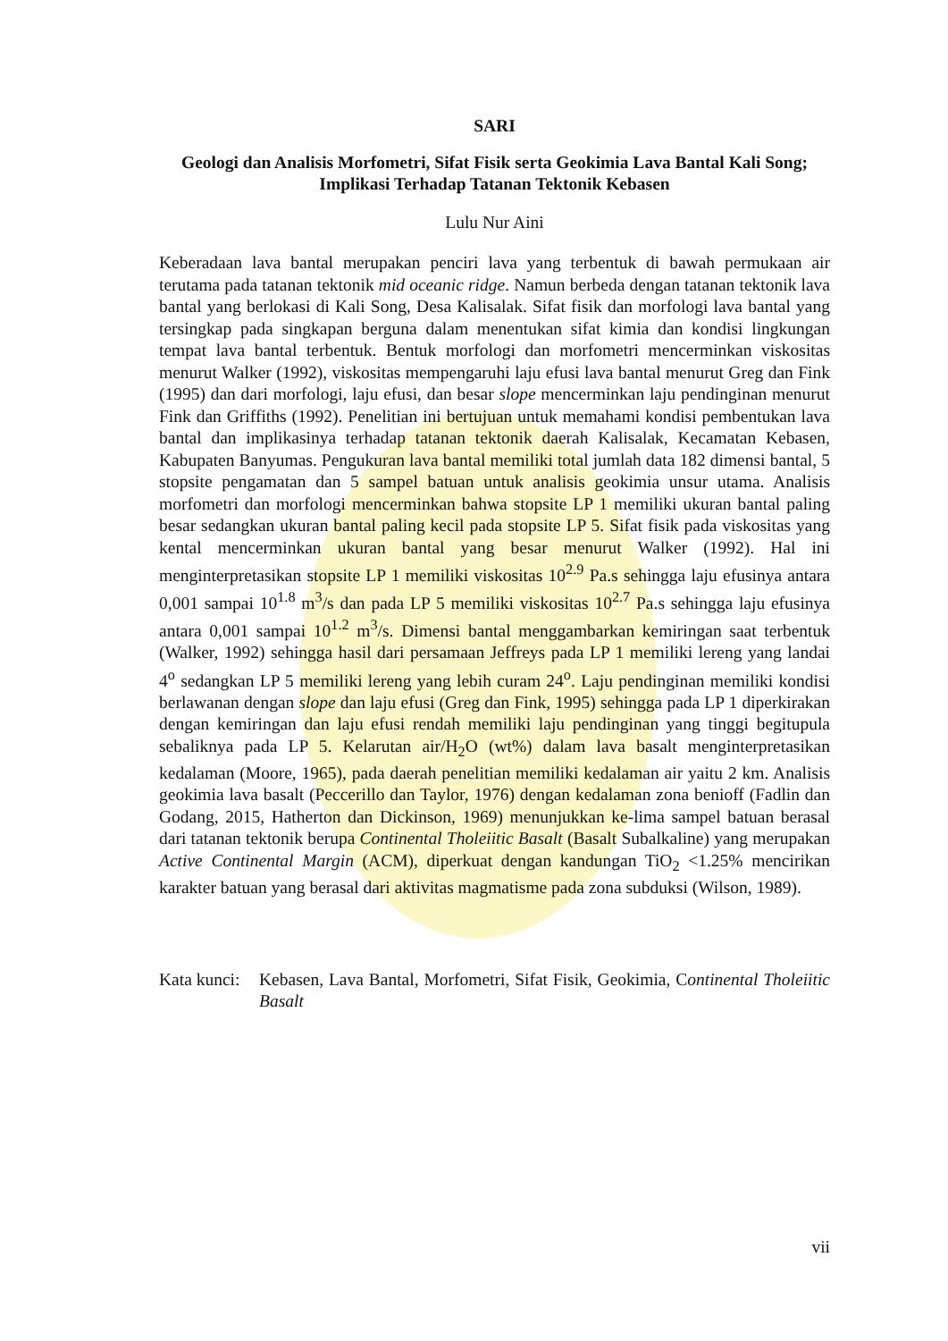SARI
Geologi dan Analisis Morfometri, Sifat Fisik serta Geokimia Lava Bantal Kali Song; Implikasi Terhadap Tatanan Tektonik Kebasen
Lulu Nur Aini
Keberadaan lava bantal merupakan penciri lava yang terbentuk di bawah permukaan air terutama pada tatanan tektonik mid oceanic ridge. Namun berbeda dengan tatanan tektonik lava bantal yang berlokasi di Kali Song, Desa Kalisalak. Sifat fisik dan morfologi lava bantal yang tersingkap pada singkapan berguna dalam menentukan sifat kimia dan kondisi lingkungan tempat lava bantal terbentuk. Bentuk morfologi dan morfometri mencerminkan viskositas menurut Walker (1992), viskositas mempengaruhi laju efusi lava bantal menurut Greg dan Fink (1995) dan dari morfologi, laju efusi, dan besar slope mencerminkan laju pendinginan menurut Fink dan Griffiths (1992). Penelitian ini bertujuan untuk memahami kondisi pembentukan lava bantal dan implikasinya terhadap tatanan tektonik daerah Kalisalak, Kecamatan Kebasen, Kabupaten Banyumas. Pengukuran lava bantal memiliki total jumlah data 182 dimensi bantal, 5 stopsite pengamatan dan 5 sampel batuan untuk analisis geokimia unsur utama. Analisis morfometri dan morfologi mencerminkan bahwa stopsite LP 1 memiliki ukuran bantal paling besar sedangkan ukuran bantal paling kecil pada stopsite LP 5. Sifat fisik pada viskositas yang kental mencerminkan ukuran bantal yang besar menurut Walker (1992). Hal ini menginterpretasikan stopsite LP 1 memiliki viskositas 10<sup>2.9</sup> Pa.s sehingga laju efusinya antara 0,001 sampai 10<sup>1.8</sup> m<sup>3</sup>/s dan pada LP 5 memiliki viskositas 10<sup>2.7</sup> Pa.s sehingga laju efusinya antara 0,001 sampai 10<sup>1.2</sup> m<sup>3</sup>/s. Dimensi bantal menggambarkan kemiringan saat terbentuk (Walker, 1992) sehingga hasil dari persamaan Jeffreys pada LP 1 memiliki lereng yang landai 4<sup>o</sup> sedangkan LP 5 memiliki lereng yang lebih curam 24<sup>o</sup>. Laju pendinginan memiliki kondisi berlawanan dengan slope dan laju efusi (Greg dan Fink, 1995) sehingga pada LP 1 diperkirakan dengan kemiringan dan laju efusi rendah memiliki laju pendinginan yang tinggi begitupula sebaliknya pada LP 5. Kelarutan air/H<sub>2</sub>O (wt%) dalam lava basalt menginterpretasikan kedalaman (Moore, 1965), pada daerah penelitian memiliki kedalaman air yaitu 2 km. Analisis geokimia lava basalt (Peccerillo dan Taylor, 1976) dengan kedalaman zona benioff (Fadlin dan Godang, 2015, Hatherton dan Dickinson, 1969) menunjukkan ke-lima sampel batuan berasal dari tatanan tektonik berupa Continental Tholeiitic Basalt (Basalt Subalkaline) yang merupakan Active Continental Margin (ACM), diperkuat dengan kandungan TiO<sub>2</sub> <1.25% mencirikan karakter batuan yang berasal dari aktivitas magmatisme pada zona subduksi (Wilson, 1989).
Kata kunci:
Kebasen, Lava Bantal, Morfometri, Sifat Fisik, Geokimia, Continental Tholeiitic Basalt
vii